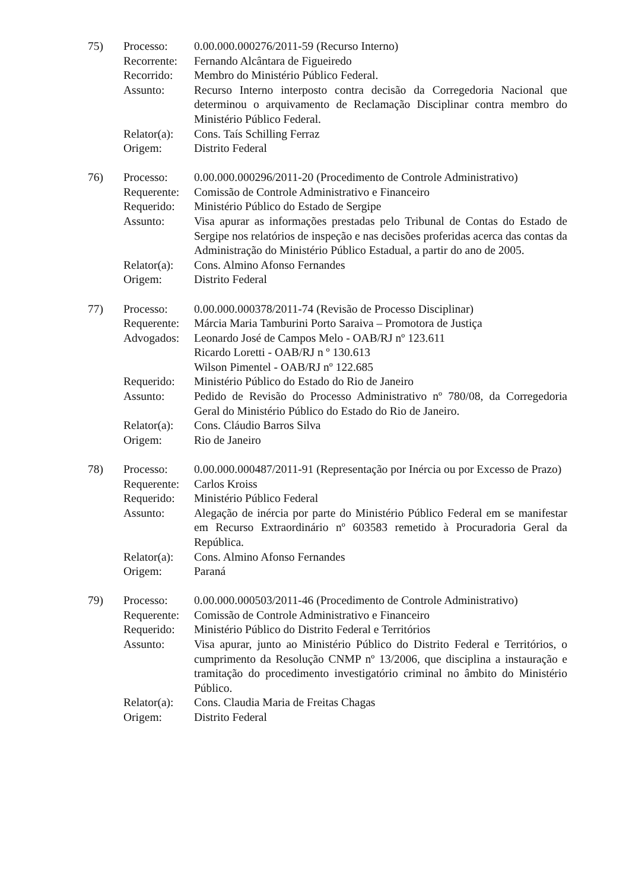75) Processo: 0.00.000.000276/2011-59 (Recurso Interno)
Recorrente:
Fernando Alcântara de Figueiredo
Recorrido: Membro do Ministério Público Federal.
Assunto: Recurso Interno interposto contra decisão da Corregedoria Nacional que determinou o arquivamento de Reclamação Disciplinar contra membro do Ministério Público Federal.
Relator(a):
Cons. Taís Schilling Ferraz
Origem: Distrito Federal
76) Processo: 0.00.000.000296/2011-20 (Procedimento de Controle Administrativo)
Requerente:
Comissão de Controle Administrativo e Financeiro
Requerido: Ministério Público do Estado de Sergipe
Assunto: Visa apurar as informações prestadas pelo Tribunal de Contas do Estado de Sergipe nos relatórios de inspeção e nas decisões proferidas acerca das contas da Administração do Ministério Público Estadual, a partir do ano de 2005.
Relator(a):
Cons. Almino Afonso Fernandes
Origem: Distrito Federal
77) Processo: 0.00.000.000378/2011-74 (Revisão de Processo Disciplinar)
Requerente:
Márcia Maria Tamburini Porto Saraiva – Promotora de Justiça
Advogados: Leonardo José de Campos Melo - OAB/RJ nº 123.611
Ricardo Loretti - OAB/RJ n º 130.613
Wilson Pimentel - OAB/RJ nº 122.685
Requerido: Ministério Público do Estado do Rio de Janeiro
Assunto: Pedido de Revisão do Processo Administrativo nº 780/08, da Corregedoria Geral do Ministério Público do Estado do Rio de Janeiro.
Relator(a):
Cons. Cláudio Barros Silva
Origem: Rio de Janeiro
78) Processo: 0.00.000.000487/2011-91 (Representação por Inércia ou por Excesso de Prazo)
Requerente:
Carlos Kroiss
Requerido: Ministério Público Federal
Assunto: Alegação de inércia por parte do Ministério Público Federal em se manifestar em Recurso Extraordinário nº 603583 remetido à Procuradoria Geral da República.
Relator(a):
Cons. Almino Afonso Fernandes
Origem: Paraná
79) Processo: 0.00.000.000503/2011-46 (Procedimento de Controle Administrativo)
Requerente:
Comissão de Controle Administrativo e Financeiro
Requerido: Ministério Público do Distrito Federal e Territórios
Assunto: Visa apurar, junto ao Ministério Público do Distrito Federal e Territórios, o cumprimento da Resolução CNMP nº 13/2006, que disciplina a instauração e tramitação do procedimento investigatório criminal no âmbito do Ministério Público.
Relator(a):
Cons. Claudia Maria de Freitas Chagas
Origem: Distrito Federal